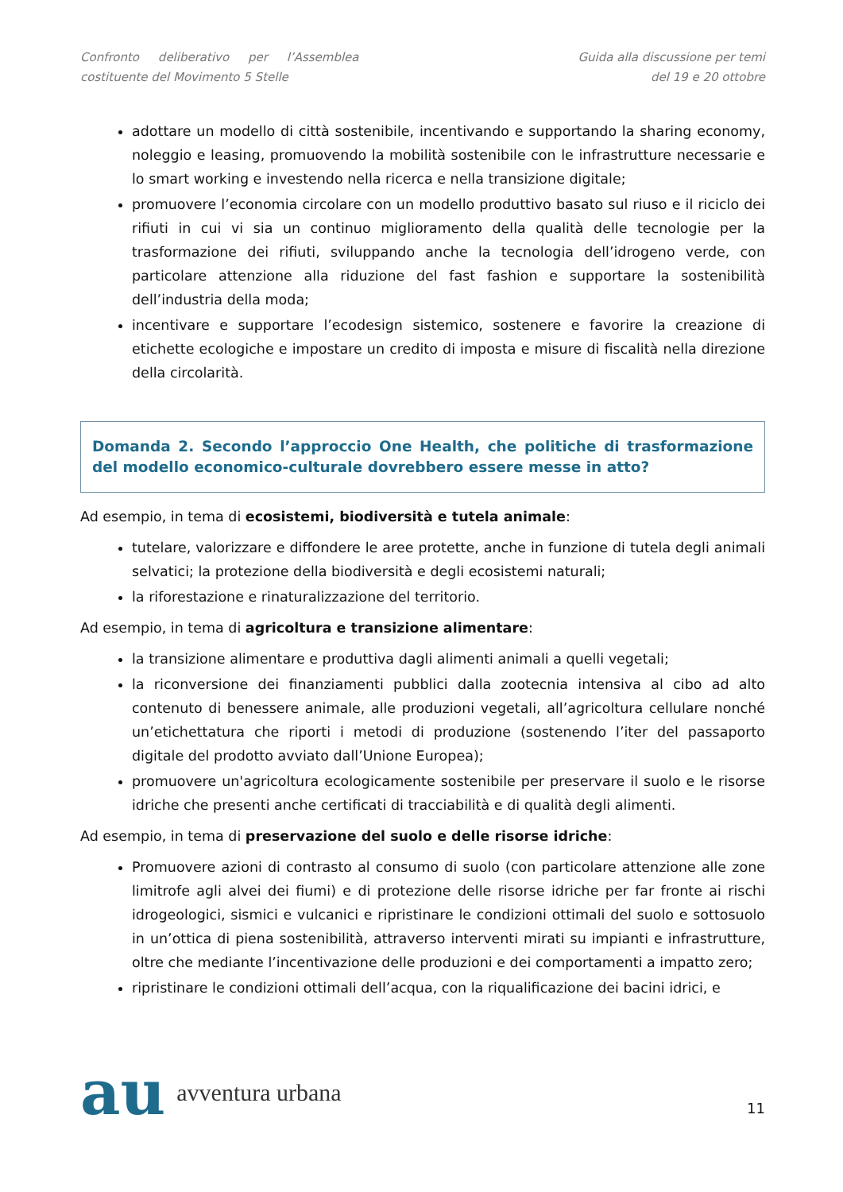Confronto deliberativo per l’Assemblea
costituente del Movimento 5 Stelle
Guida alla discussione per temi
del 19 e 20 ottobre
adottare un modello di città sostenibile, incentivando e supportando la sharing economy, noleggio e leasing, promuovendo la mobilità sostenibile con le infrastrutture necessarie e lo smart working e investendo nella ricerca e nella transizione digitale;
promuovere l’economia circolare con un modello produttivo basato sul riuso e il riciclo dei rifiuti in cui vi sia un continuo miglioramento della qualità delle tecnologie per la trasformazione dei rifiuti, sviluppando anche la tecnologia dell’idrogeno verde, con particolare attenzione alla riduzione del fast fashion e supportare la sostenibilità dell’industria della moda;
incentivare e supportare l’ecodesign sistemico, sostenere e favorire la creazione di etichette ecologiche e impostare un credito di imposta e misure di fiscalità nella direzione della circolarità.
Domanda 2. Secondo l’approccio One Health, che politiche di trasformazione del modello economico-culturale dovrebbero essere messe in atto?
Ad esempio, in tema di ecosistemi, biodiversità e tutela animale:
tutelare, valorizzare e diffondere le aree protette, anche in funzione di tutela degli animali selvatici; la protezione della biodiversità e degli ecosistemi naturali;
la riforestazione e rinaturalizzazione del territorio.
Ad esempio, in tema di agricoltura e transizione alimentare:
la transizione alimentare e produttiva dagli alimenti animali a quelli vegetali;
la riconversione dei finanziamenti pubblici dalla zootecnia intensiva al cibo ad alto contenuto di benessere animale, alle produzioni vegetali, all’agricoltura cellulare nonché un’etichettatura che riporti i metodi di produzione (sostenendo l’iter del passaporto digitale del prodotto avviato dall’Unione Europea);
promuovere un'agricoltura ecologicamente sostenibile per preservare il suolo e le risorse idriche che presenti anche certificati di tracciabilità e di qualità degli alimenti.
Ad esempio, in tema di preservazione del suolo e delle risorse idriche:
Promuovere azioni di contrasto al consumo di suolo (con particolare attenzione alle zone limitrofe agli alvei dei fiumi) e di protezione delle risorse idriche per far fronte ai rischi idrogeologici, sismici e vulcanici e ripristinare le condizioni ottimali del suolo e sottosuolo in un’ottica di piena sostenibilità, attraverso interventi mirati su impianti e infrastrutture, oltre che mediante l’incentivazione delle produzioni e dei comportamenti a impatto zero;
ripristinare le condizioni ottimali dell’acqua, con la riqualificazione dei bacini idrici, e
au avventura urbana
11